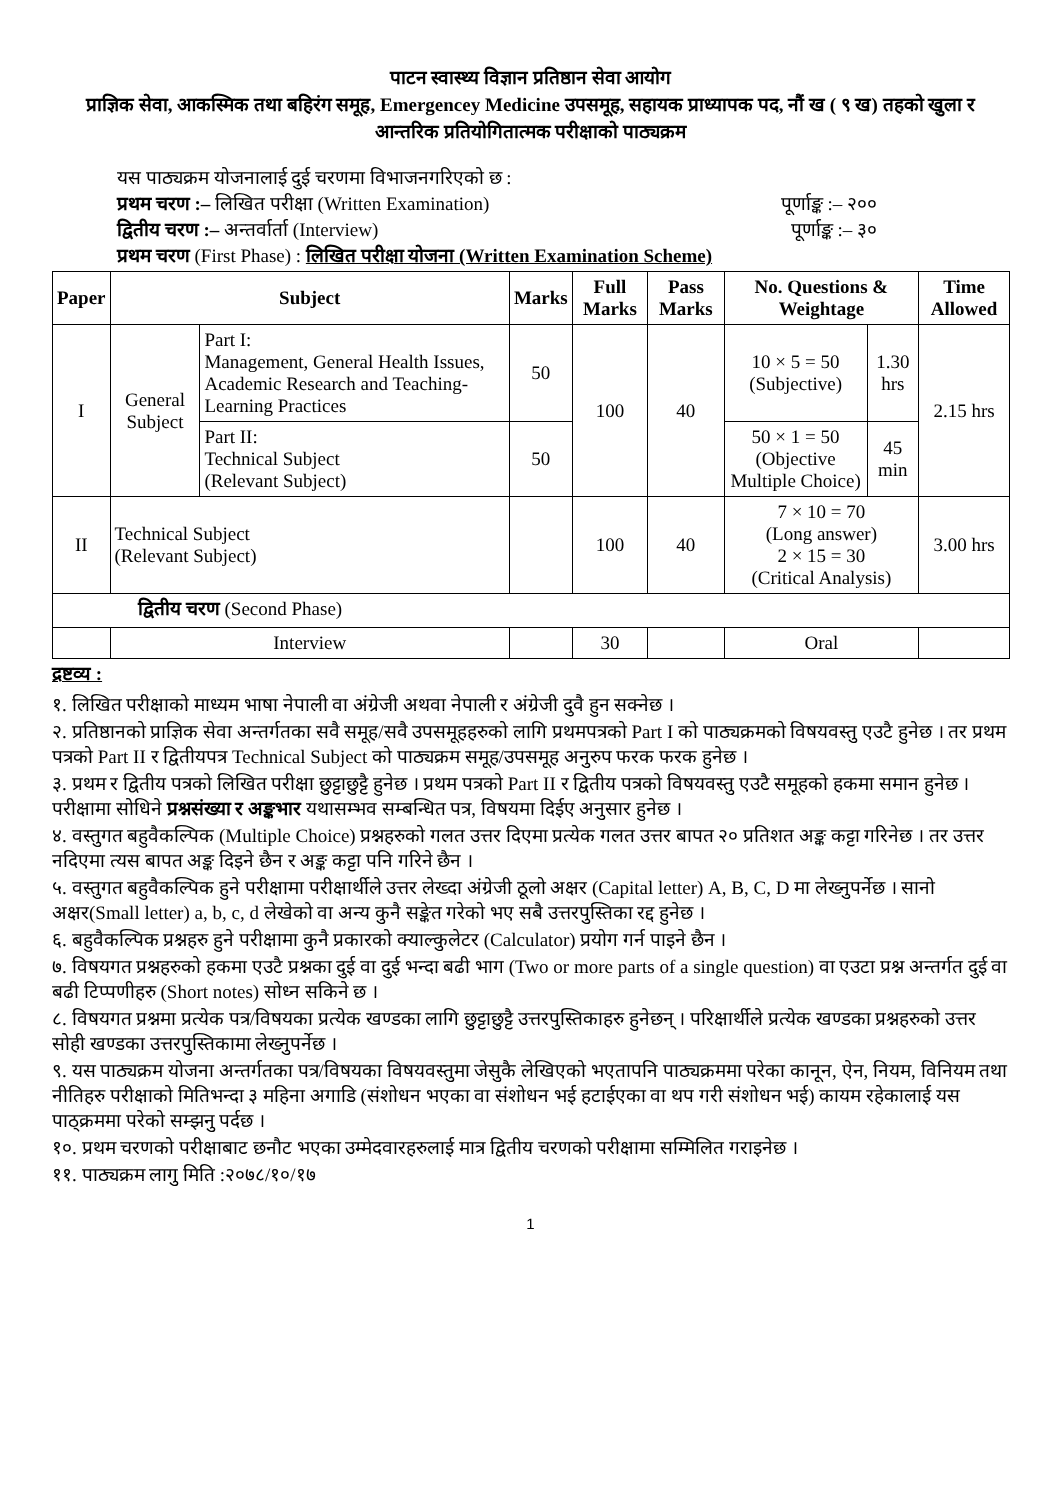पाटन स्वास्थ्य विज्ञान प्रतिष्ठान सेवा आयोग
प्राज्ञिक सेवा, आकस्मिक तथा बहिरंग समूह, Emergencey Medicine उपसमूह, सहायक प्राध्यापक पद, नौं ख ( ९ ख) तहको खुला र आन्तरिक प्रतियोगितात्मक परीक्षाको पाठ्यक्रम
यस पाठ्यक्रम योजनालाई दुई चरणमा विभाजनगरिएको छ :
प्रथम चरण :– लिखित परीक्षा (Written Examination) पूर्णाङ्क :– २००
द्वितीय चरण :– अन्तर्वार्ता (Interview) पूर्णाङ्क :– ३०
प्रथम चरण (First Phase) : लिखित परीक्षा योजना (Written Examination Scheme)
| Paper | Subject | | Marks | Full Marks | Pass Marks | No. Questions & Weightage | | Time Allowed |
| --- | --- | --- | --- | --- | --- | --- | --- | --- |
| I | General Subject | Part I: Management, General Health Issues, Academic Research and Teaching-Learning Practices | 50 | 100 | 40 | 10 × 5 = 50 (Subjective) | 1.30 hrs | 2.15 hrs |
| | | Part II: Technical Subject (Relevant Subject) | 50 | | | 50 × 1 = 50 (Objective Multiple Choice) | 45 min | |
| II | Technical Subject (Relevant Subject) | | | 100 | 40 | 7 × 10 = 70 (Long answer) 2 × 15 = 30 (Critical Analysis) | | 3.00 hrs |
| द्वितीय चरण (Second Phase) | | | | | | | | |
| | Interview | | | 30 | | Oral | | |
द्रष्टव्य :
१. लिखित परीक्षाको माध्यम भाषा नेपाली वा अंग्रेजी अथवा नेपाली र अंग्रेजी दुवै हुन सक्नेछ ।
२. प्रतिष्ठानको प्राज्ञिक सेवा अन्तर्गतका सवै समूह/सवै उपसमूहहरुको लागि प्रथमपत्रको Part I को पाठ्यक्रमको विषयवस्तु एउटै हुनेछ । तर प्रथम पत्रको Part II र द्वितीयपत्र Technical Subject को पाठ्यक्रम समूह/उपसमूह अनुरुप फरक फरक हुनेछ ।
३. प्रथम र द्वितीय पत्रको लिखित परीक्षा छुट्टाछुट्टै हुनेछ । प्रथम पत्रको Part II र द्वितीय पत्रको विषयवस्तु एउटै समूहको हकमा समान हुनेछ । परीक्षामा सोधिने प्रश्नसंख्या र अङ्कभार यथासम्भव सम्बन्धित पत्र, विषयमा दिईए अनुसार हुनेछ ।
४. वस्तुगत बहुवैकल्पिक (Multiple Choice) प्रश्नहरुको गलत उत्तर दिएमा प्रत्येक गलत उत्तर बापत २० प्रतिशत अङ्क कट्टा गरिनेछ । तर उत्तर नदिएमा त्यस बापत अङ्क दिइने छैन र अङ्क कट्टा पनि गरिने छैन ।
५. वस्तुगत बहुवैकल्पिक हुने परीक्षामा परीक्षार्थीले उत्तर लेख्दा अंग्रेजी ठूलो अक्षर (Capital letter) A, B, C, D मा लेख्नुपर्नेछ । सानो अक्षर(Small letter) a, b, c, d लेखेको वा अन्य कुनै सङ्केत गरेको भए सबै उत्तरपुस्तिका रद्द हुनेछ ।
६. बहुवैकल्पिक प्रश्नहरु हुने परीक्षामा कुनै प्रकारको क्याल्कुलेटर (Calculator) प्रयोग गर्न पाइने छैन ।
७. विषयगत प्रश्नहरुको हकमा एउटै प्रश्नका दुई वा दुई भन्दा बढी भाग (Two or more parts of a single question) वा एउटा प्रश्न अन्तर्गत दुई वा बढी टिप्पणीहरु (Short notes) सोध्न सकिने छ ।
८. विषयगत प्रश्नमा प्रत्येक पत्र/विषयका प्रत्येक खण्डका लागि छुट्टाछुट्टै उत्तरपुस्तिकाहरु हुनेछन् । परिक्षार्थीले प्रत्येक खण्डका प्रश्नहरुको उत्तर सोही खण्डका उत्तरपुस्तिकामा लेख्नुपर्नेछ ।
९. यस पाठ्यक्रम योजना अन्तर्गतका पत्र/विषयका विषयवस्तुमा जेसुकै लेखिएको भएतापनि पाठ्यक्रममा परेका कानून, ऐन, नियम, विनियम तथा नीतिहरु परीक्षाको मितिभन्दा ३ महिना अगाडि (संशोधन भएका वा संशोधन भई हटाईएका वा थप गरी संशोधन भई) कायम रहेकालाई यस पाठ्क्रममा परेको सम्झनु पर्दछ ।
१०. प्रथम चरणको परीक्षाबाट छनौट भएका उम्मेदवारहरुलाई मात्र द्वितीय चरणको परीक्षामा सम्मिलित गराइनेछ ।
११. पाठ्यक्रम लागु मिति :२०७८/१०/१७
1